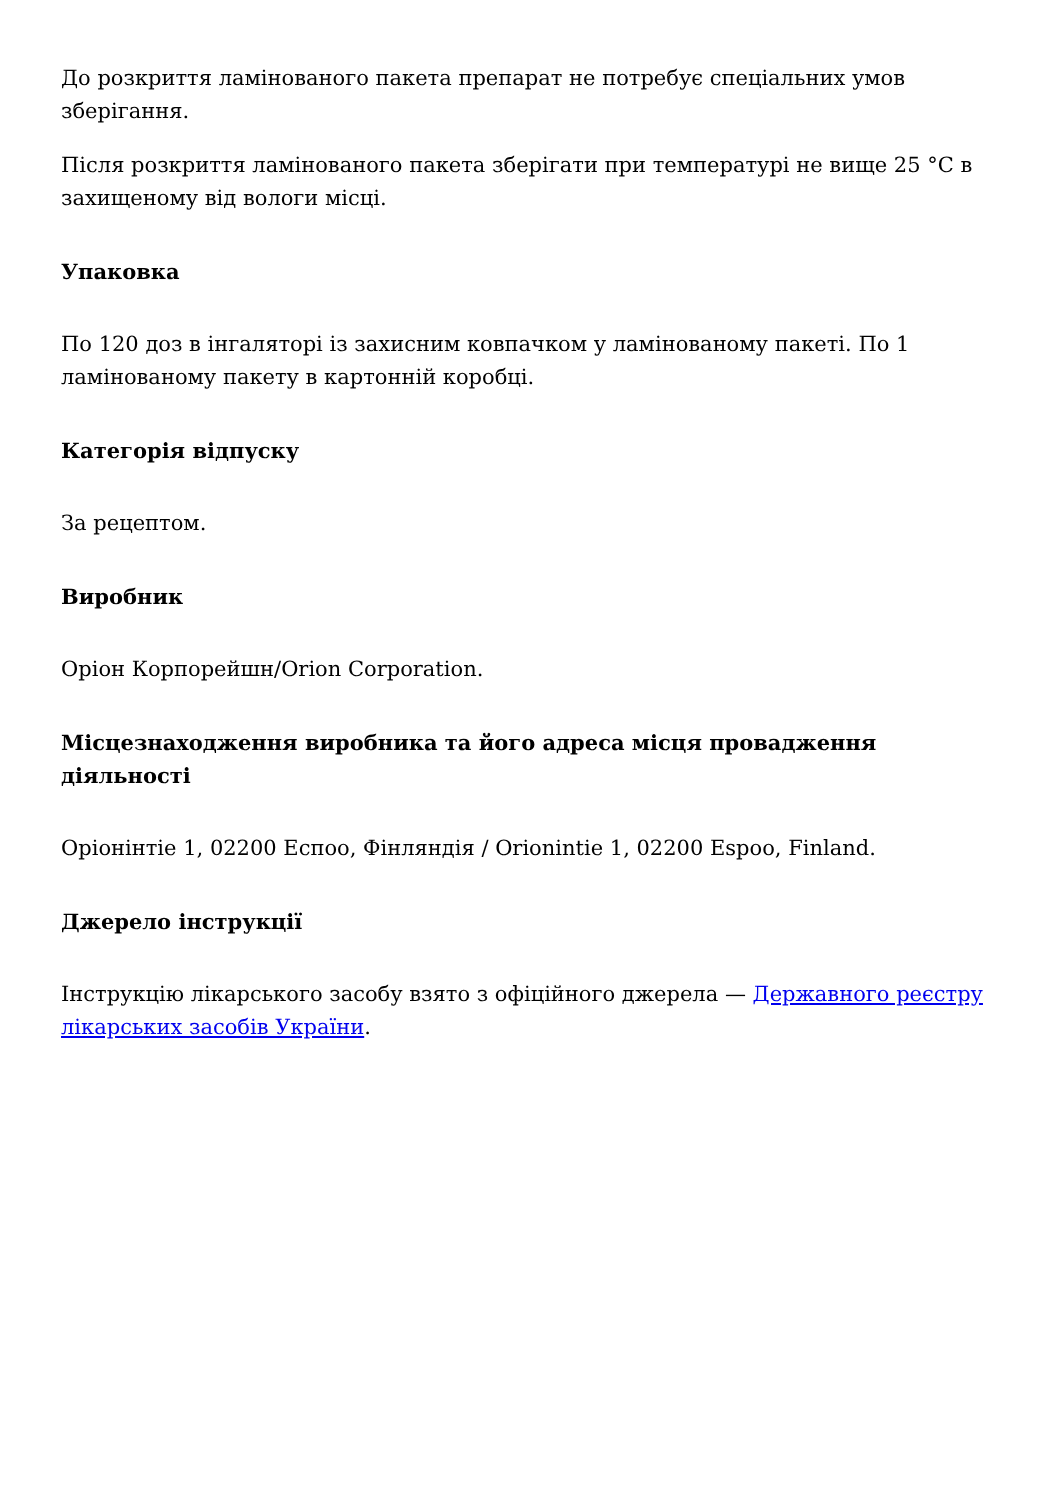До розкриття ламінованого пакета препарат не потребує спеціальних умов зберігання.
Після розкриття ламінованого пакета зберігати при температурі не вище 25 °C в захищеному від вологи місці.
Упаковка
По 120 доз в інгаляторі із захисним ковпачком у ламінованому пакеті. По 1 ламінованому пакету в картонній коробці.
Категорія відпуску
За рецептом.
Виробник
Оріон Корпорейшн/Orion Corporation.
Місцезнаходження виробника та його адреса місця провадження діяльності
Оріонінтіе 1, 02200 Еспоо, Фінляндія / Orionintie 1, 02200 Espoo, Finland.
Джерело інструкції
Інструкцію лікарського засобу взято з офіційного джерела — Державного реєстру лікарських засобів України.